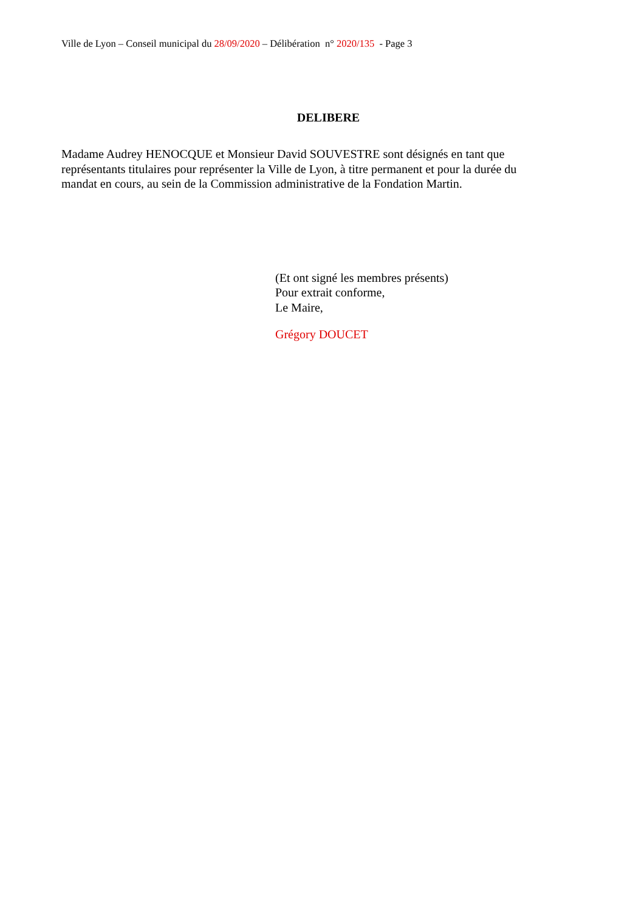Ville de Lyon – Conseil municipal du 28/09/2020 – Délibération n° 2020/135 - Page 3
DELIBERE
Madame Audrey HENOCQUE et Monsieur David SOUVESTRE sont désignés en tant que représentants titulaires pour représenter la Ville de Lyon, à titre permanent et pour la durée du mandat en cours, au sein de la Commission administrative de la Fondation Martin.
(Et ont signé les membres présents)
Pour extrait conforme,
Le Maire,
Grégory DOUCET